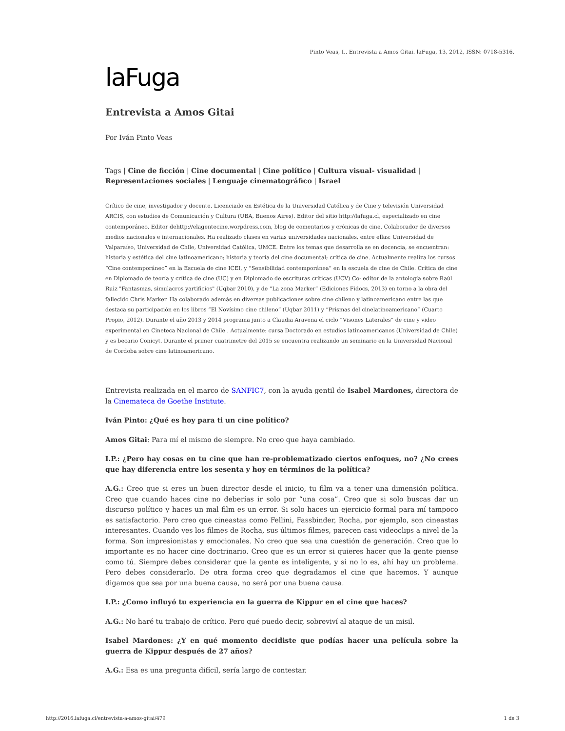Pinto Veas, I.. Entrevista a Amos Gitai. laFuga, 13, 2012, ISSN: 0718-5316.
laFuga
Entrevista a Amos Gitai
Por Iván Pinto Veas
Tags | Cine de ficción | Cine documental | Cine político | Cultura visual- visualidad | Representaciones sociales | Lenguaje cinematográfico | Israel
Crítico de cine, investigador y docente. Licenciado en Estética de la Universidad Católica y de Cine y televisión Universidad ARCIS, con estudios de Comunicación y Cultura (UBA, Buenos Aires). Editor del sitio http://lafuga.cl, especializado en cine contemporáneo. Editor dehttp://elagentecine.worpdress.com, blog de comentarios y crónicas de cine. Colaborador de diversos medios nacionales e internacionales. Ha realizado clases en varias universidades nacionales, entre ellas: Universidad de Valparaíso, Universidad de Chile, Universidad Católica, UMCE. Entre los temas que desarrolla se en docencia, se encuentran: historia y estética del cine latinoamericano; historia y teoría del cine documental; crítica de cine. Actualmente realiza los cursos “Cine contemporáneo” en la Escuela de cine ICEI, y “Sensibilidad contemporánea” en la escuela de cine de Chile. Crítica de cine en Diplomado de teoría y crítica de cine (UC) y en Diplomado de escrituras críticas (UCV) Co- editor de la antología sobre Raúl Ruiz "Fantasmas, simulacros yartificios" (Uqbar 2010), y de “La zona Marker” (Ediciones Fidocs, 2013) en torno a la obra del fallecido Chris Marker. Ha colaborado además en diversas publicaciones sobre cine chileno y latinoamericano entre las que destaca su participación en los libros “El Novísimo cine chileno” (Uqbar 2011) y “Prismas del cinelatinoamericano” (Cuarto Propio, 2012). Durante el año 2013 y 2014 programa junto a Claudia Aravena el ciclo “Visones Laterales” de cine y video experimental en Cineteca Nacional de Chile . Actualmente: cursa Doctorado en estudios latinoamericanos (Universidad de Chile) y es becario Conicyt. Durante el primer cuatrimetre del 2015 se encuentra realizando un seminario en la Universidad Nacional de Cordoba sobre cine latinoamericano.
Entrevista realizada en el marco de SANFIC7, con la ayuda gentil de Isabel Mardones, directora de la Cinemateca de Goethe Institute.
Iván Pinto: ¿Qué es hoy para ti un cine político?
Amos Gitai: Para mí el mismo de siempre. No creo que haya cambiado.
I.P.: ¿Pero hay cosas en tu cine que han re-problematizado ciertos enfoques, no? ¿No crees que hay diferencia entre los sesenta y hoy en términos de la política?
A.G.: Creo que si eres un buen director desde el inicio, tu film va a tener una dimensión política. Creo que cuando haces cine no deberías ir solo por “una cosa”. Creo que si solo buscas dar un discurso político y haces un mal film es un error. Si solo haces un ejercicio formal para mí tampoco es satisfactorio. Pero creo que cineastas como Fellini, Fassbinder, Rocha, por ejemplo, son cineastas interesantes. Cuando ves los filmes de Rocha, sus últimos filmes, parecen casi videoclips a nivel de la forma. Son impresionistas y emocionales. No creo que sea una cuestión de generación. Creo que lo importante es no hacer cine doctrinario. Creo que es un error si quieres hacer que la gente piense como tú. Siempre debes considerar que la gente es inteligente, y si no lo es, ahí hay un problema. Pero debes considerarlo. De otra forma creo que degradamos el cine que hacemos. Y aunque digamos que sea por una buena causa, no será por una buena causa.
I.P.: ¿Como influyó tu experiencia en la guerra de Kippur en el cine que haces?
A.G.: No haré tu trabajo de crítico. Pero qué puedo decir, sobreviví al ataque de un misil.
Isabel Mardones: ¿Y en qué momento decidiste que podías hacer una película sobre la guerra de Kippur después de 27 años?
A.G.: Esa es una pregunta difícil, sería largo de contestar.
http://2016.lafuga.cl/entrevista-a-amos-gitai/479 1 de 3